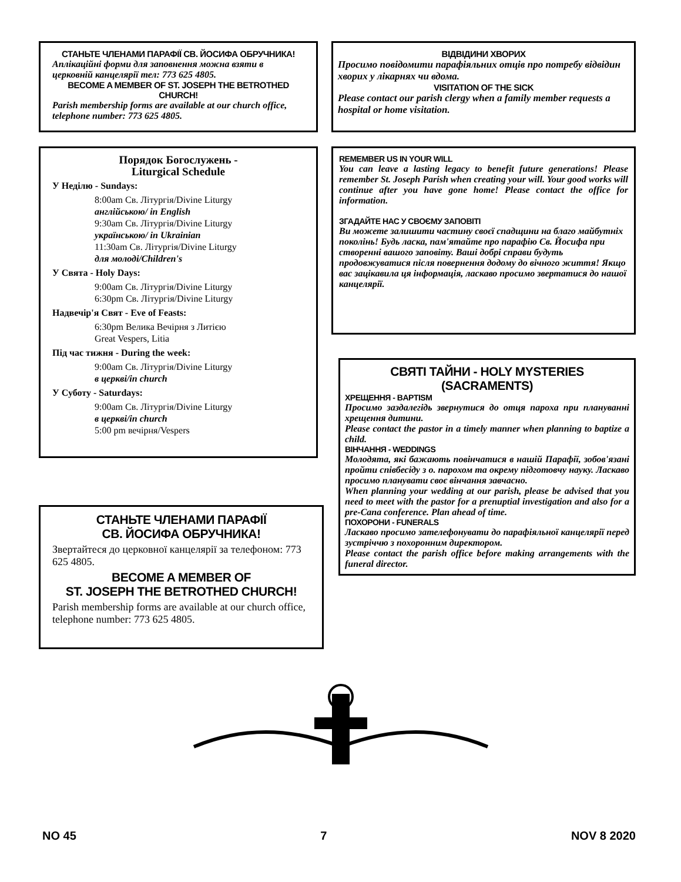СТАНЬТЕ ЧЛЕНАМИ ПАРАФІЇ СВ. ЙОСИФА ОБРУЧНИКА!
Аплікаційні форми для заповнення можна взяти в церковній канцелярії тел: 773 625 4805.
BECOME A MEMBER OF ST. JOSEPH THE BETROTHED CHURCH!
Parish membership forms are available at our church office, telephone number: 773 625 4805.
Порядок Богослужень -
Liturgical Schedule
У Неділю - Sundays:
8:00am Св. Літургія/Divine Liturgy
англійською/ in English
9:30am Св. Літургія/Divine Liturgy
українською/ in Ukrainian
11:30am Св. Літургія/Divine Liturgy
для молоді/Children's
У Свята - Holy Days:
9:00am Св. Літургія/Divine Liturgy
6:30pm Св. Літургія/Divine Liturgy
Надвечір'я Свят - Eve of Feasts:
6:30pm Велика Вечірня з Литією
Great Vespers, Litia
Під час тижня - During the week:
9:00am Св. Літургія/Divine Liturgy
в церкві/in church
У Суботу - Saturdays:
9:00am Св. Літургія/Divine Liturgy
в церкві/in church
5:00 pm вечірня/Vespers
СТАНЬТЕ ЧЛЕНАМИ ПАРАФІЇ
СВ. ЙОСИФА ОБРУЧНИКА!
Звертайтеся до церковної канцелярії за телефоном: 773 625 4805.
BECOME A MEMBER OF
ST. JOSEPH THE BETROTHED CHURCH!
Parish membership forms are available at our church office, telephone number: 773 625 4805.
ВІДВІДИНИ ХВОРИХ
Просимо повідомити парафіяльних отців про потребу відвідин хворих у лікарнях чи вдома.
VISITATION OF THE SICK
Please contact our parish clergy when a family member requests a hospital or home visitation.
REMEMBER US IN YOUR WILL
You can leave a lasting legacy to benefit future generations! Please remember St. Joseph Parish when creating your will. Your good works will continue after you have gone home! Please contact the office for information.
ЗГАДАЙТЕ НАС У СВОЄМУ ЗАПОВІТІ
Ви можете залишити частину своєї спадщини на благо майбутніх поколінь! Будь ласка, пам'ятайте про парафію Св. Йосифа при створенні вашого заповіту. Ваші добрі справи будуть продовжуватися після повернення додому до вічного життя! Якщо вас зацікавила ця інформація, ласкаво просимо звертатися до нашої канцелярії.
СВЯТІ ТАЙНИ - HOLY MYSTERIES (SACRAMENTS)
ХРЕЩЕННЯ - BAPTISM
Просимо заздалегідь звернутися до отця пароха при плануванні хрещення дитини.
Please contact the pastor in a timely manner when planning to baptize a child.
ВІНЧАННЯ - WEDDINGS
Молодята, які бажають повінчатися в нашій Парафії, зобов'язані пройти співбесіду з о. парохом та окрему підготовчу науку. Ласкаво просимо планувати своє вінчання завчасно.
When planning your wedding at our parish, please be advised that you need to meet with the pastor for a prenuptial investigation and also for a pre-Cana conference. Plan ahead of time.
ПОХОРОНИ - FUNERALS
Ласкаво просимо зателефонувати до парафіяльної канцелярії перед зустріччю з похоронним директором.
Please contact the parish office before making arrangements with the funeral director.
NO 45 7 NOV 8 2020